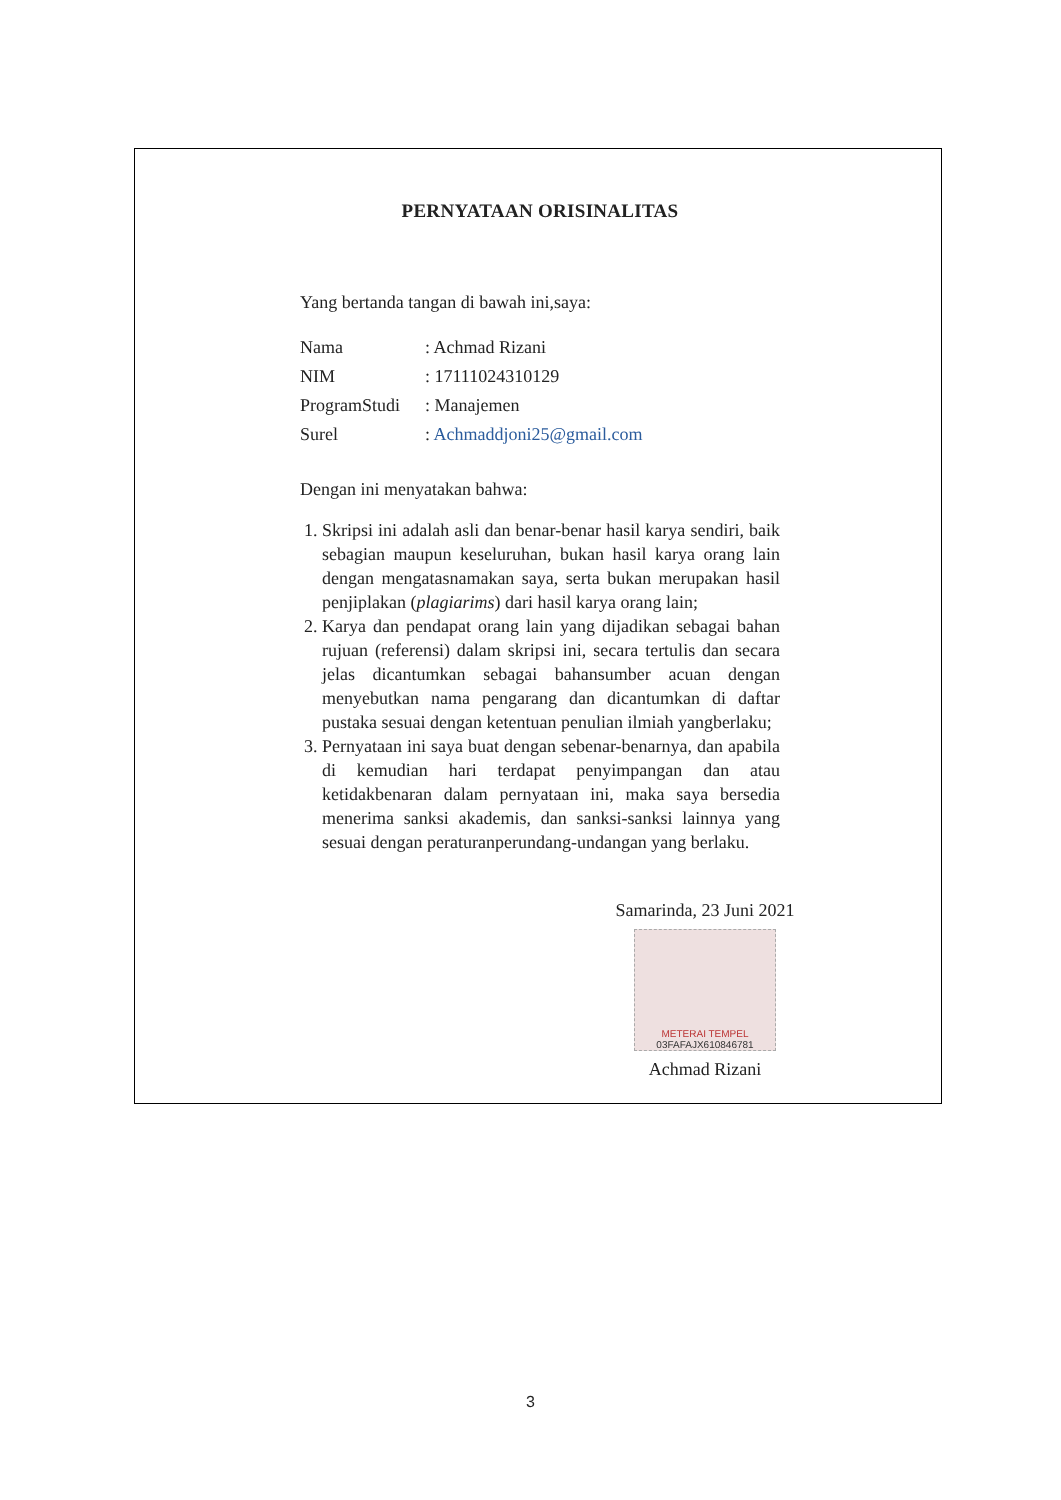PERNYATAAN ORISINALITAS
Yang bertanda tangan di bawah ini,saya:
| Nama | : Achmad Rizani |
| NIM | : 17111024310129 |
| ProgramStudi | : Manajemen |
| Surel | : Achmaddjoni25@gmail.com |
Dengan ini menyatakan bahwa:
1. Skripsi ini adalah asli dan benar-benar hasil karya sendiri, baik sebagian maupun keseluruhan, bukan hasil karya orang lain dengan mengatasnamakan saya, serta bukan merupakan hasil penjiplakan (plagiarims) dari hasil karya orang lain;
2. Karya dan pendapat orang lain yang dijadikan sebagai bahan rujuan (referensi) dalam skripsi ini, secara tertulis dan secara jelas dicantumkan sebagai bahansumber acuan dengan menyebutkan nama pengarang dan dicantumkan di daftar pustaka sesuai dengan ketentuan penulian ilmiah yangberlaku;
3. Pernyataan ini saya buat dengan sebenar-benarnya, dan apabila di kemudian hari terdapat penyimpangan dan atau ketidakbenaran dalam pernyataan ini, maka saya bersedia menerima sanksi akademis, dan sanksi-sanksi lainnya yang sesuai dengan peraturanperundang-undangan yang berlaku.
Samarinda, 23 Juni 2021
METERAI TEMPEL
03FAFAJX610846781
Achmad Rizani
3